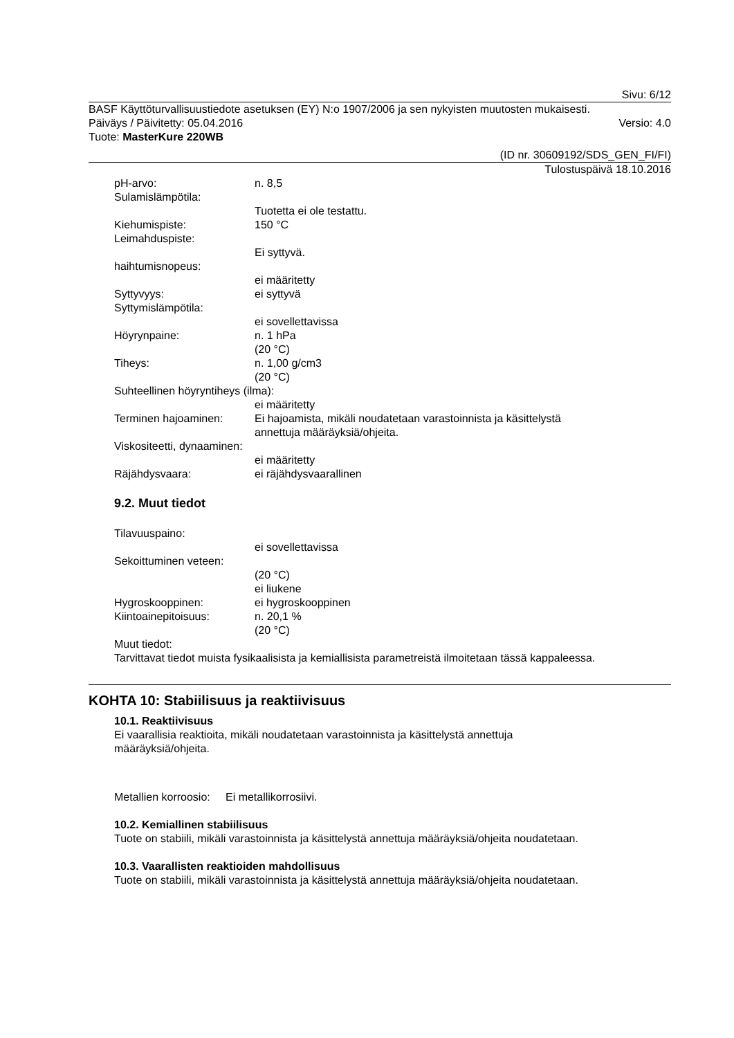Sivu: 6/12
BASF Käyttöturvallisuustiedote asetuksen (EY) N:o 1907/2006 ja sen nykyisten muutosten mukaisesti.
Päiväys / Päivitetty: 05.04.2016 Versio: 4.0
Tuote: MasterKure 220WB
(ID nr. 30609192/SDS_GEN_FI/FI)
Tulostuspäivä 18.10.2016
pH-arvo: n. 8,5
Sulamislämpötila:
Tuotetta ei ole testattu.
Kiehumispiste: 150 °C
Leimahduspiste:
Ei syttyvä.
haihtumisnopeus:
ei määritetty
Syttyvyys: ei syttyvä
Syttymislämpötila:
ei sovellettavissa
Höyrynpaine: n. 1 hPa
(20 °C)
Tiheys: n. 1,00 g/cm3
(20 °C)
Suhteellinen höyryntiheys (ilma):
ei määritetty
Terminen hajoaminen: Ei hajoamista, mikäli noudatetaan varastoinnista ja käsittelystä
annettuja määräyksiä/ohjeita.
Viskositeetti, dynaaminen:
ei määritetty
Räjähdysvaara: ei räjähdysvaarallinen
9.2. Muut tiedot
Tilavuuspaino:
ei sovellettavissa
Sekoittuminen veteen:
(20 °C)
ei liukene
Hygroskooppinen: ei hygroskooppinen
Kiintoainepitoisuus: n. 20,1 %
(20 °C)
Muut tiedot:
Tarvittavat tiedot muista fysikaalisista ja kemiallisista parametreistä ilmoitetaan tässä kappaleessa.
KOHTA 10: Stabiilisuus ja reaktiivisuus
10.1. Reaktiivisuus
Ei vaarallisia reaktioita, mikäli noudatetaan varastoinnista ja käsittelystä annettuja
määräyksiä/ohjeita.
Metallien korroosio: Ei metallikorrosiivi.
10.2. Kemiallinen stabiilisuus
Tuote on stabiili, mikäli varastoinnista ja käsittelystä annettuja määräyksiä/ohjeita noudatetaan.
10.3. Vaarallisten reaktioiden mahdollisuus
Tuote on stabiili, mikäli varastoinnista ja käsittelystä annettuja määräyksiä/ohjeita noudatetaan.